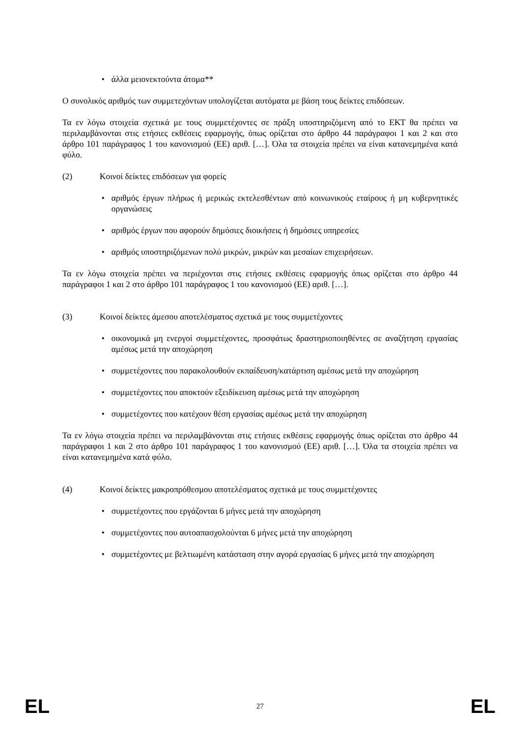• άλλα μειονεκτούντα άτομα**
Ο συνολικός αριθμός των συμμετεχόντων υπολογίζεται αυτόματα με βάση τους δείκτες επιδόσεων.
Τα εν λόγω στοιχεία σχετικά με τους συμμετέχοντες σε πράξη υποστηριζόμενη από το ΕΚΤ θα πρέπει να περιλαμβάνονται στις ετήσιες εκθέσεις εφαρμογής, όπως ορίζεται στο άρθρο 44 παράγραφοι 1 και 2 και στο άρθρο 101 παράγραφος 1 του κανονισμού (ΕΕ) αριθ. […]. Όλα τα στοιχεία πρέπει να είναι κατανεμημένα κατά φύλο.
(2) Κοινοί δείκτες επιδόσεων για φορείς
• αριθμός έργων πλήρως ή μερικώς εκτελεσθέντων από κοινωνικούς εταίρους ή μη κυβερνητικές οργανώσεις
• αριθμός έργων που αφορούν δημόσιες διοικήσεις ή δημόσιες υπηρεσίες
• αριθμός υποστηριζόμενων πολύ μικρών, μικρών και μεσαίων επιχειρήσεων.
Τα εν λόγω στοιχεία πρέπει να περιέχονται στις ετήσιες εκθέσεις εφαρμογής όπως ορίζεται στο άρθρο 44 παράγραφοι 1 και 2 στο άρθρο 101 παράγραφος 1 του κανονισμού (ΕΕ) αριθ. […].
(3) Κοινοί δείκτες άμεσου αποτελέσματος σχετικά με τους συμμετέχοντες
• οικονομικά μη ενεργοί συμμετέχοντες, προσφάτως δραστηριοποιηθέντες σε αναζήτηση εργασίας αμέσως μετά την αποχώρηση
• συμμετέχοντες που παρακολουθούν εκπαίδευση/κατάρτιση αμέσως μετά την αποχώρηση
• συμμετέχοντες που αποκτούν εξειδίκευση αμέσως μετά την αποχώρηση
• συμμετέχοντες που κατέχουν θέση εργασίας αμέσως μετά την αποχώρηση
Τα εν λόγω στοιχεία πρέπει να περιλαμβάνονται στις ετήσιες εκθέσεις εφαρμογής όπως ορίζεται στο άρθρο 44 παράγραφοι 1 και 2 στο άρθρο 101 παράγραφος 1 του κανονισμού (ΕΕ) αριθ. […]. Όλα τα στοιχεία πρέπει να είναι κατανεμημένα κατά φύλο.
(4) Κοινοί δείκτες μακροπρόθεσμου αποτελέσματος σχετικά με τους συμμετέχοντες
• συμμετέχοντες που εργάζονται 6 μήνες μετά την αποχώρηση
• συμμετέχοντες που αυτοαπασχολούνται 6 μήνες μετά την αποχώρηση
• συμμετέχοντες με βελτιωμένη κατάσταση στην αγορά εργασίας 6 μήνες μετά την αποχώρηση
EL 27 EL